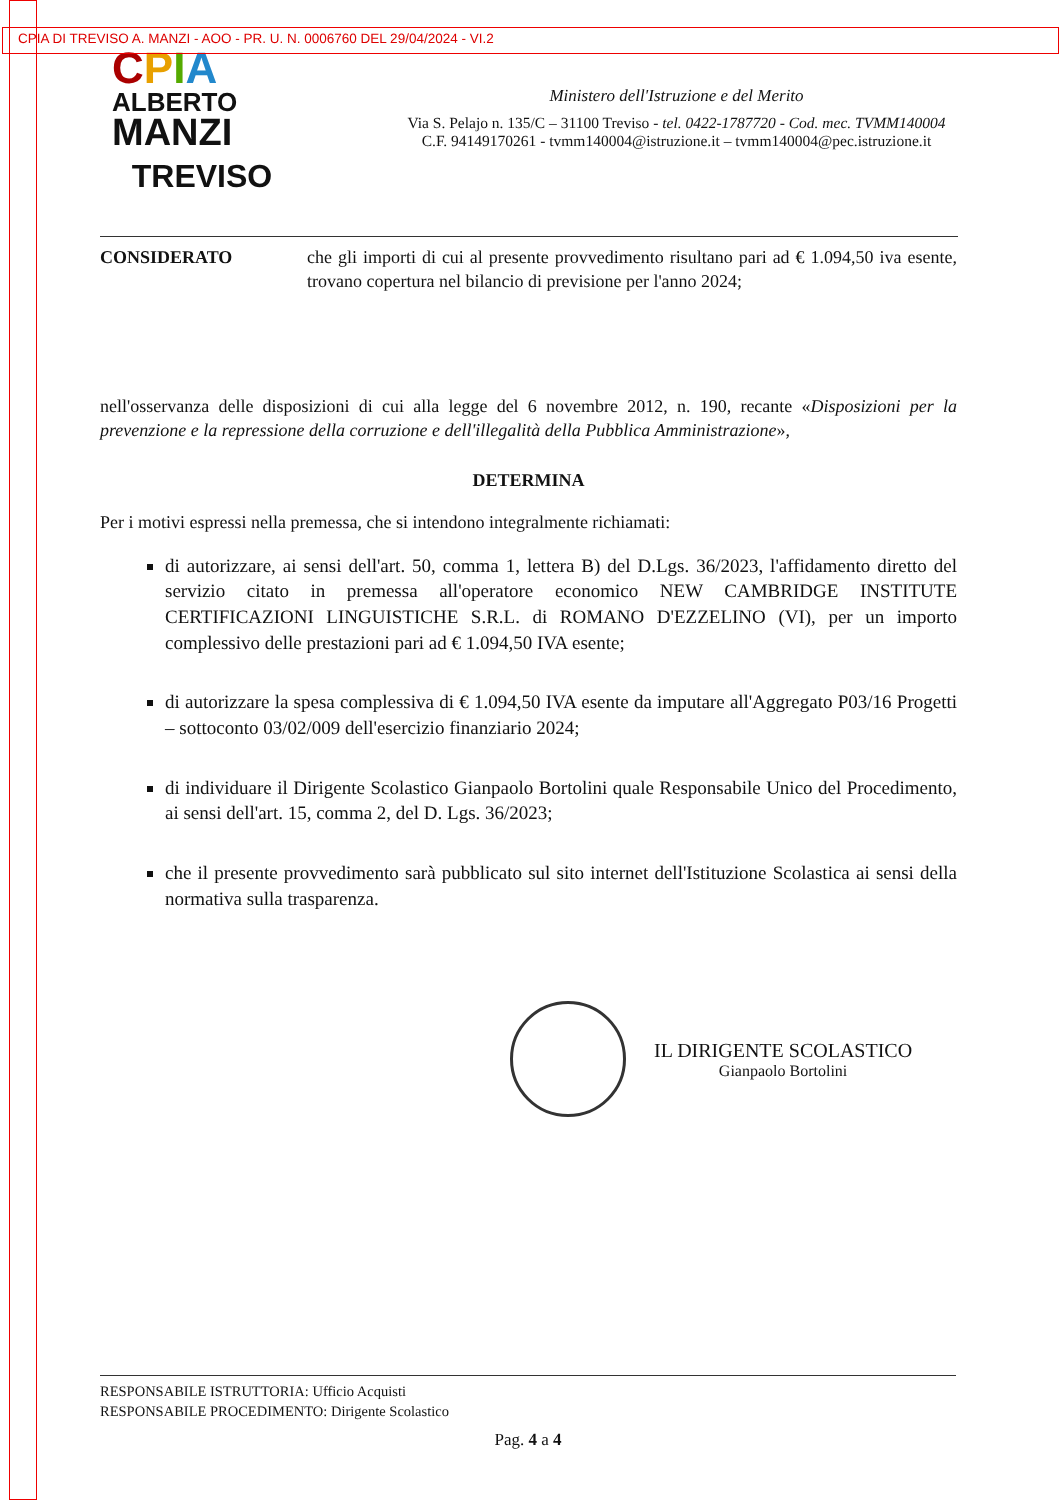CPIA DI TREVISO A. MANZI - AOO - PR. U. N. 0006760 DEL 29/04/2024 - VI.2
CPIA
ALBERTO
MANZI
TREVISO
Ministero dell'Istruzione e del Merito
Via S. Pelajo n. 135/C – 31100 Treviso - tel. 0422-1787720 - Cod. mec. TVMM140004
C.F. 94149170261 - tvmm140004@istruzione.it – tvmm140004@pec.istruzione.it
CONSIDERATO che gli importi di cui al presente provvedimento risultano pari ad € 1.094,50 iva esente, trovano copertura nel bilancio di previsione per l'anno 2024;
nell'osservanza delle disposizioni di cui alla legge del 6 novembre 2012, n. 190, recante «Disposizioni per la prevenzione e la repressione della corruzione e dell'illegalità della Pubblica Amministrazione»,
DETERMINA
Per i motivi espressi nella premessa, che si intendono integralmente richiamati:
di autorizzare, ai sensi dell'art. 50, comma 1, lettera B) del D.Lgs. 36/2023, l'affidamento diretto del servizio citato in premessa all'operatore economico NEW CAMBRIDGE INSTITUTE CERTIFICAZIONI LINGUISTICHE S.R.L. di ROMANO D'EZZELINO (VI), per un importo complessivo delle prestazioni pari ad € 1.094,50 IVA esente;
di autorizzare la spesa complessiva di € 1.094,50 IVA esente da imputare all'Aggregato P03/16 Progetti – sottoconto 03/02/009 dell'esercizio finanziario 2024;
di individuare il Dirigente Scolastico Gianpaolo Bortolini quale Responsabile Unico del Procedimento, ai sensi dell'art. 15, comma 2, del D. Lgs. 36/2023;
che il presente provvedimento sarà pubblicato sul sito internet dell'Istituzione Scolastica ai sensi della normativa sulla trasparenza.
IL DIRIGENTE SCOLASTICO
Gianpaolo Bortolini
RESPONSABILE ISTRUTTORIA: Ufficio Acquisti
RESPONSABILE PROCEDIMENTO: Dirigente Scolastico
Pag. 4 a 4